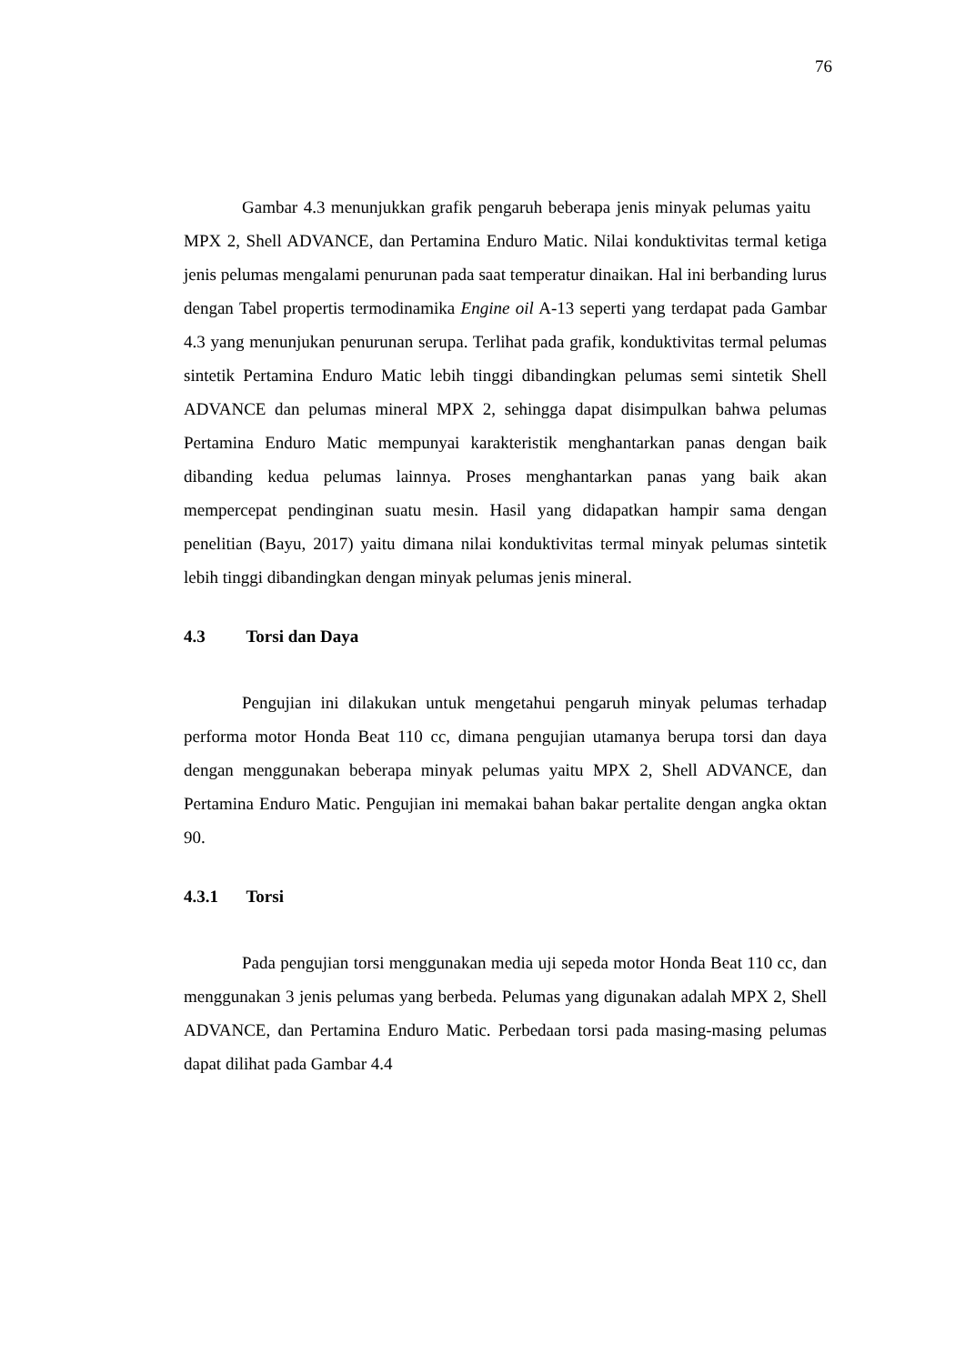76
Gambar 4.3 menunjukkan grafik pengaruh beberapa jenis minyak pelumas yaitu MPX 2, Shell ADVANCE, dan Pertamina Enduro Matic. Nilai konduktivitas termal ketiga jenis pelumas mengalami penurunan pada saat temperatur dinaikan. Hal ini berbanding lurus dengan Tabel propertis termodinamika Engine oil A-13 seperti yang terdapat pada Gambar 4.3 yang menunjukan penurunan serupa. Terlihat pada grafik, konduktivitas termal pelumas sintetik Pertamina Enduro Matic lebih tinggi dibandingkan pelumas semi sintetik Shell ADVANCE dan pelumas mineral MPX 2, sehingga dapat disimpulkan bahwa pelumas Pertamina Enduro Matic mempunyai karakteristik menghantarkan panas dengan baik dibanding kedua pelumas lainnya. Proses menghantarkan panas yang baik akan mempercepat pendinginan suatu mesin. Hasil yang didapatkan hampir sama dengan penelitian (Bayu, 2017) yaitu dimana nilai konduktivitas termal minyak pelumas sintetik lebih tinggi dibandingkan dengan minyak pelumas jenis mineral.
4.3 Torsi dan Daya
Pengujian ini dilakukan untuk mengetahui pengaruh minyak pelumas terhadap performa motor Honda Beat 110 cc, dimana pengujian utamanya berupa torsi dan daya dengan menggunakan beberapa minyak pelumas yaitu MPX 2, Shell ADVANCE, dan Pertamina Enduro Matic. Pengujian ini memakai bahan bakar pertalite dengan angka oktan 90.
4.3.1 Torsi
Pada pengujian torsi menggunakan media uji sepeda motor Honda Beat 110 cc, dan menggunakan 3 jenis pelumas yang berbeda. Pelumas yang digunakan adalah MPX 2, Shell ADVANCE, dan Pertamina Enduro Matic. Perbedaan torsi pada masing-masing pelumas dapat dilihat pada Gambar 4.4